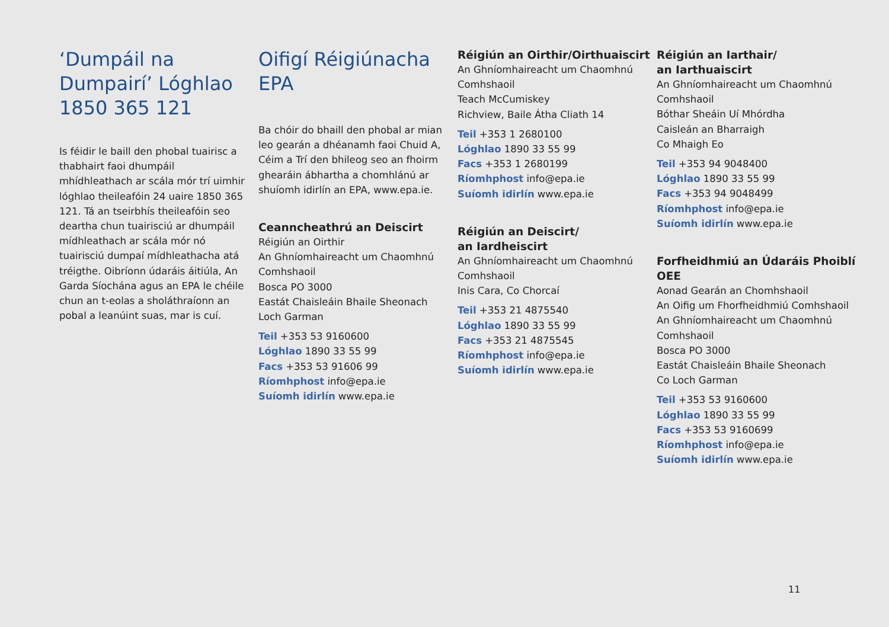‘Dumpáil na Dumpairí’ Lóghlao 1850 365 121
Is féidir le baill den phobal tuairisc a thabhairt faoi dhumpáil mhídhleathach ar scála mór trí uimhir lóghlao theileafóin 24 uaire 1850 365 121. Tá an tseirbhís theileafóin seo deartha chun tuairisciú ar dhumpáil mídhleathach ar scála mór nó tuairisciú dumpaí mídhleathacha atá tréigthe. Oibríonn údaráis áitiúla, An Garda Síochána agus an EPA le chéile chun an t-eolas a sholáthraíonn an pobal a leanúint suas, mar is cuí.
Oifigí Réigiúnacha EPA
Ba chóir do bhaill den phobal ar mian leo gearán a dhéanamh faoi Chuid A, Céim a Trí den bhileog seo an fhoirm ghearáin ábhartha a chomhlánú ar shuíomh idirlín an EPA, www.epa.ie.
Ceanncheathrú an Deiscirt
Réigiún an Oirthir
An Ghníomhaireacht um Chaomhnú Comhshaoil
Bosca PO 3000
Eastát Chaisleáin Bhaile Sheonach
Loch Garman
Teil +353 53 9160600
Lóghlao 1890 33 55 99
Facs +353 53 91606 99
Ríomhphost info@epa.ie
Suíomh idirlín www.epa.ie
Réigiún an Oirthir/Oirthuaiscirt
An Ghníomhaireacht um Chaomhnú Comhshaoil
Teach McCumiskey
Richview, Baile Átha Cliath 14
Teil +353 1 2680100
Lóghlao 1890 33 55 99
Facs +353 1 2680199
Ríomhphost info@epa.ie
Suíomh idirlín www.epa.ie
Réigiún an Deiscirt/
an Iardheiscirt
An Ghníomhaireacht um Chaomhnú Comhshaoil
Inis Cara, Co Chorcaí
Teil +353 21 4875540
Lóghlao 1890 33 55 99
Facs +353 21 4875545
Ríomhphost info@epa.ie
Suíomh idirlín www.epa.ie
Réigiún an Iarthair/
an Iarthuaiscirt
An Ghníomhaireacht um Chaomhnú Comhshaoil
Bóthar Sheáin Uí Mhórdha
Caisleán an Bharraigh
Co Mhaigh Eo
Teil +353 94 9048400
Lóghlao 1890 33 55 99
Facs +353 94 9048499
Ríomhphost info@epa.ie
Suíomh idirlín www.epa.ie
Forfheidhmiú an Údaráis Phoiblí OEE
Aonad Gearán an Chomhshaoil
An Oifig um Fhorfheidhmiú Comhshaoil
An Ghníomhaireacht um Chaomhnú Comhshaoil
Bosca PO 3000
Eastát Chaisleáin Bhaile Sheonach
Co Loch Garman
Teil +353 53 9160600
Lóghlao 1890 33 55 99
Facs +353 53 9160699
Ríomhphost info@epa.ie
Suíomh idirlín www.epa.ie
11